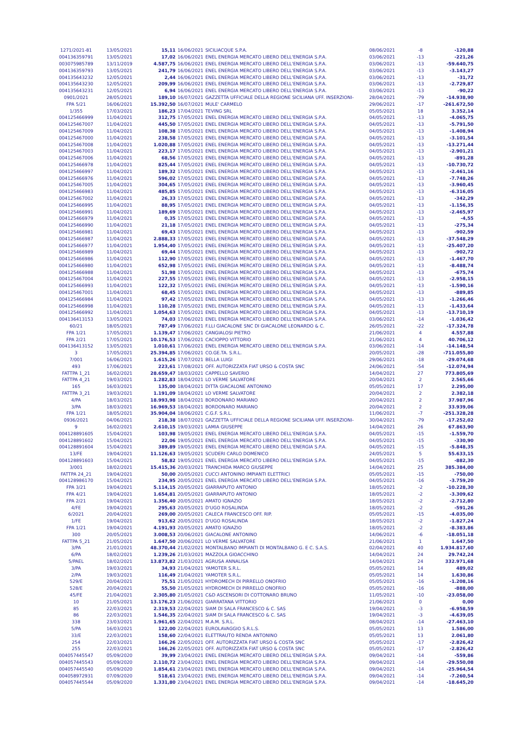| 1271/2021-81 | 13/05/2021 | 15,11 | 16/06/2021 | SICILIACQUE S.P.A. | 08/06/2021 | -8 | -120,88 |
| 004136359791 | 13/05/2021 | 17,02 | 16/06/2021 | ENEL ENERGIA MERCATO LIBERO DELL'ENERGIA S.P.A. | 03/06/2021 | -13 | -221,26 |
| 003075985789 | 13/11/2019 | 4.587,75 | 16/06/2021 | ENEL ENERGIA MERCATO LIBERO DELL'ENERGIA S.P.A. | 03/06/2021 | -13 | -59.640,75 |
| 004136359793 | 13/05/2021 | 241,79 | 16/06/2021 | ENEL ENERGIA MERCATO LIBERO DELL'ENERGIA S.P.A. | 03/06/2021 | -13 | -3.143,27 |
| 004135643232 | 12/05/2021 | 2,44 | 16/06/2021 | ENEL ENERGIA MERCATO LIBERO DELL'ENERGIA S.P.A. | 03/06/2021 | -13 | -31,72 |
| 004135643230 | 12/05/2021 | 209,99 | 16/06/2021 | ENEL ENERGIA MERCATO LIBERO DELL'ENERGIA S.P.A. | 03/06/2021 | -13 | -2.729,87 |
| 004135643231 | 12/05/2021 | 6,94 | 16/06/2021 | ENEL ENERGIA MERCATO LIBERO DELL'ENERGIA S.P.A. | 03/06/2021 | -13 | -90,22 |
| 0901/2021 | 28/05/2021 | 189,10 | 16/07/2021 | GAZZETTA UFFICIALE DELLA REGIONE SICILIANA UFF. INSERZIONI- | 28/04/2021 | -79 | -14.938,90 |
| FPA 5/21 | 16/06/2021 | 15.392,50 | 16/07/2021 | MULE' CARMELO | 29/06/2021 | -17 | -261.672,50 |
| 1/355 | 17/03/2021 | 186,23 | 17/04/2021 | TEVING SRL | 05/05/2021 | 18 | 3.352,14 |
| 004125466999 | 11/04/2021 | 312,75 | 17/05/2021 | ENEL ENERGIA MERCATO LIBERO DELL'ENERGIA S.P.A. | 04/05/2021 | -13 | -4.065,75 |
| 004125467007 | 11/04/2021 | 445,50 | 17/05/2021 | ENEL ENERGIA MERCATO LIBERO DELL'ENERGIA S.P.A. | 04/05/2021 | -13 | -5.791,50 |
| 004125467009 | 11/04/2021 | 108,38 | 17/05/2021 | ENEL ENERGIA MERCATO LIBERO DELL'ENERGIA S.P.A. | 04/05/2021 | -13 | -1.408,94 |
| 004125467000 | 11/04/2021 | 238,58 | 17/05/2021 | ENEL ENERGIA MERCATO LIBERO DELL'ENERGIA S.P.A. | 04/05/2021 | -13 | -3.101,54 |
| 004125467008 | 11/04/2021 | 1.020,88 | 17/05/2021 | ENEL ENERGIA MERCATO LIBERO DELL'ENERGIA S.P.A. | 04/05/2021 | -13 | -13.271,44 |
| 004125467003 | 11/04/2021 | 223,17 | 17/05/2021 | ENEL ENERGIA MERCATO LIBERO DELL'ENERGIA S.P.A. | 04/05/2021 | -13 | -2.901,21 |
| 004125467006 | 11/04/2021 | 68,56 | 17/05/2021 | ENEL ENERGIA MERCATO LIBERO DELL'ENERGIA S.P.A. | 04/05/2021 | -13 | -891,28 |
| 004125466978 | 11/04/2021 | 825,44 | 17/05/2021 | ENEL ENERGIA MERCATO LIBERO DELL'ENERGIA S.P.A. | 04/05/2021 | -13 | -10.730,72 |
| 004125466997 | 11/04/2021 | 189,32 | 17/05/2021 | ENEL ENERGIA MERCATO LIBERO DELL'ENERGIA S.P.A. | 04/05/2021 | -13 | -2.461,16 |
| 004125466976 | 11/04/2021 | 596,02 | 17/05/2021 | ENEL ENERGIA MERCATO LIBERO DELL'ENERGIA S.P.A. | 04/05/2021 | -13 | -7.748,26 |
| 004125467005 | 11/04/2021 | 304,65 | 17/05/2021 | ENEL ENERGIA MERCATO LIBERO DELL'ENERGIA S.P.A. | 04/05/2021 | -13 | -3.960,45 |
| 004125466983 | 11/04/2021 | 485,85 | 17/05/2021 | ENEL ENERGIA MERCATO LIBERO DELL'ENERGIA S.P.A. | 04/05/2021 | -13 | -6.316,05 |
| 004125467002 | 11/04/2021 | 26,33 | 17/05/2021 | ENEL ENERGIA MERCATO LIBERO DELL'ENERGIA S.P.A. | 04/05/2021 | -13 | -342,29 |
| 004125466995 | 11/04/2021 | 88,95 | 17/05/2021 | ENEL ENERGIA MERCATO LIBERO DELL'ENERGIA S.P.A. | 04/05/2021 | -13 | -1.156,35 |
| 004125466991 | 11/04/2021 | 189,69 | 17/05/2021 | ENEL ENERGIA MERCATO LIBERO DELL'ENERGIA S.P.A. | 04/05/2021 | -13 | -2.465,97 |
| 004125466979 | 11/04/2021 | 0,35 | 17/05/2021 | ENEL ENERGIA MERCATO LIBERO DELL'ENERGIA S.P.A. | 04/05/2021 | -13 | -4,55 |
| 004125466990 | 11/04/2021 | 21,18 | 17/05/2021 | ENEL ENERGIA MERCATO LIBERO DELL'ENERGIA S.P.A. | 04/05/2021 | -13 | -275,34 |
| 004125466981 | 11/04/2021 | 69,43 | 17/05/2021 | ENEL ENERGIA MERCATO LIBERO DELL'ENERGIA S.P.A. | 04/05/2021 | -13 | -902,59 |
| 004125466987 | 11/04/2021 | 2.888,33 | 17/05/2021 | ENEL ENERGIA MERCATO LIBERO DELL'ENERGIA S.P.A. | 04/05/2021 | -13 | -37.548,29 |
| 004125466977 | 11/04/2021 | 1.954,40 | 17/05/2021 | ENEL ENERGIA MERCATO LIBERO DELL'ENERGIA S.P.A. | 04/05/2021 | -13 | -25.407,20 |
| 004125466989 | 11/04/2021 | 69,44 | 17/05/2021 | ENEL ENERGIA MERCATO LIBERO DELL'ENERGIA S.P.A. | 04/05/2021 | -13 | -902,72 |
| 004125466986 | 11/04/2021 | 112,90 | 17/05/2021 | ENEL ENERGIA MERCATO LIBERO DELL'ENERGIA S.P.A. | 04/05/2021 | -13 | -1.467,70 |
| 004125466980 | 11/04/2021 | 652,98 | 17/05/2021 | ENEL ENERGIA MERCATO LIBERO DELL'ENERGIA S.P.A. | 04/05/2021 | -13 | -8.488,74 |
| 004125466988 | 11/04/2021 | 51,98 | 17/05/2021 | ENEL ENERGIA MERCATO LIBERO DELL'ENERGIA S.P.A. | 04/05/2021 | -13 | -675,74 |
| 004125467004 | 11/04/2021 | 227,55 | 17/05/2021 | ENEL ENERGIA MERCATO LIBERO DELL'ENERGIA S.P.A. | 04/05/2021 | -13 | -2.958,15 |
| 004125466993 | 11/04/2021 | 122,32 | 17/05/2021 | ENEL ENERGIA MERCATO LIBERO DELL'ENERGIA S.P.A. | 04/05/2021 | -13 | -1.590,16 |
| 004125467001 | 11/04/2021 | 68,45 | 17/05/2021 | ENEL ENERGIA MERCATO LIBERO DELL'ENERGIA S.P.A. | 04/05/2021 | -13 | -889,85 |
| 004125466984 | 11/04/2021 | 97,42 | 17/05/2021 | ENEL ENERGIA MERCATO LIBERO DELL'ENERGIA S.P.A. | 04/05/2021 | -13 | -1.266,46 |
| 004125466998 | 11/04/2021 | 110,28 | 17/05/2021 | ENEL ENERGIA MERCATO LIBERO DELL'ENERGIA S.P.A. | 04/05/2021 | -13 | -1.433,64 |
| 004125466992 | 11/04/2021 | 1.054,63 | 17/05/2021 | ENEL ENERGIA MERCATO LIBERO DELL'ENERGIA S.P.A. | 04/05/2021 | -13 | -13.710,19 |
| 004136413153 | 13/05/2021 | 74,03 | 17/06/2021 | ENEL ENERGIA MERCATO LIBERO DELL'ENERGIA S.P.A. | 03/06/2021 | -14 | -1.036,42 |
| 60/21 | 18/05/2021 | 787,49 | 17/06/2021 | F.LLI GIACALONE SNC DI GIACALONE LEONARDO & C. | 26/05/2021 | -22 | -17.324,78 |
| FPA 1/21 | 17/05/2021 | 1.139,47 | 17/06/2021 | CANGIALOSI PIETRO | 21/06/2021 | 4 | 4.557,88 |
| FPA 2/21 | 17/05/2021 | 10.176,53 | 17/06/2021 | CACIOPPO VITTORIO | 21/06/2021 | 4 | 40.706,12 |
| 004136413152 | 13/05/2021 | 1.010,61 | 17/06/2021 | ENEL ENERGIA MERCATO LIBERO DELL'ENERGIA S.P.A. | 03/06/2021 | -14 | -14.148,54 |
| 3 | 17/05/2021 | 25.394,85 | 17/06/2021 | CO.GE.TA. S.R.L. | 20/05/2021 | -28 | -711.055,80 |
| 7/001 | 16/06/2021 | 1.615,26 | 17/07/2021 | BELLA LUIGI | 29/06/2021 | -18 | -29.074,68 |
| 493 | 17/06/2021 | 223,61 | 17/08/2021 | OFF. AUTORIZZATA FIAT URSO & COSTA SNC | 24/06/2021 | -54 | -12.074,94 |
| FATTPA 1_21 | 16/02/2021 | 28.659,47 | 18/03/2021 | CAPPELLO SAVERIO | 14/04/2021 | 27 | 773.805,69 |
| FATTPA 4_21 | 19/03/2021 | 1.282,83 | 18/04/2021 | LO VERME SALVATORE | 20/04/2021 | 2 | 2.565,66 |
| 165 | 16/03/2021 | 135,00 | 18/04/2021 | DITTA GIACALONE ANTONINO | 05/05/2021 | 17 | 2.295,00 |
| FATTPA 3_21 | 19/03/2021 | 1.191,09 | 18/04/2021 | LO VERME SALVATORE | 20/04/2021 | 2 | 2.382,18 |
| 4/PA | 18/03/2021 | 18.993,98 | 18/04/2021 | BORDONARO MARIANO | 20/04/2021 | 2 | 37.987,96 |
| 3/PA | 18/03/2021 | 16.969,53 | 18/04/2021 | BORDONARO MARIANO | 20/04/2021 | 2 | 33.939,06 |
| FPA 1/21 | 18/05/2021 | 35.904,04 | 18/06/2021 | C.G.F. S.R.L. | 11/06/2021 | -7 | -251.328,28 |
| 0936/2021 | 04/06/2021 | 218,38 | 18/07/2021 | GAZZETTA UFFICIALE DELLA REGIONE SICILIANA UFF. INSERZIONI- | 30/04/2021 | -79 | -17.252,02 |
| 9 | 16/02/2021 | 2.610,15 | 19/03/2021 | LAMIA GIUSEPPE | 14/04/2021 | 26 | 67.863,90 |
| 004128891605 | 15/04/2021 | 103,98 | 19/05/2021 | ENEL ENERGIA MERCATO LIBERO DELL'ENERGIA S.P.A. | 04/05/2021 | -15 | -1.559,70 |
| 004128891602 | 15/04/2021 | 22,06 | 19/05/2021 | ENEL ENERGIA MERCATO LIBERO DELL'ENERGIA S.P.A. | 04/05/2021 | -15 | -330,90 |
| 004128891604 | 15/04/2021 | 389,89 | 19/05/2021 | ENEL ENERGIA MERCATO LIBERO DELL'ENERGIA S.P.A. | 04/05/2021 | -15 | -5.848,35 |
| 13/FE | 19/04/2021 | 11.126,63 | 19/05/2021 | SCUDERI CARLO DOMENICO | 24/05/2021 | 5 | 55.633,15 |
| 004128891603 | 15/04/2021 | 58,82 | 19/05/2021 | ENEL ENERGIA MERCATO LIBERO DELL'ENERGIA S.P.A. | 04/05/2021 | -15 | -882,30 |
| 3/001 | 18/02/2021 | 15.415,36 | 20/03/2021 | TRANCHIDA MARCO GIUSEPPE | 14/04/2021 | 25 | 385.384,00 |
| FATTPA 24_21 | 19/04/2021 | 50,00 | 20/05/2021 | CUCCI ANTONINO IMPIANTI ELETTRICI | 05/05/2021 | -15 | -750,00 |
| 004128986170 | 15/04/2021 | 234,95 | 20/05/2021 | ENEL ENERGIA MERCATO LIBERO DELL'ENERGIA S.P.A. | 04/05/2021 | -16 | -3.759,20 |
| FPA 3/21 | 19/04/2021 | 5.114,15 | 20/05/2021 | GIARRAPUTO ANTONIO | 18/05/2021 | -2 | -10.228,30 |
| FPA 4/21 | 19/04/2021 | 1.654,81 | 20/05/2021 | GIARRAPUTO ANTONIO | 18/05/2021 | -2 | -3.309,62 |
| FPA 2/21 | 19/04/2021 | 1.356,40 | 20/05/2021 | AMATO IGNAZIO | 18/05/2021 | -2 | -2.712,80 |
| 4/FE | 19/04/2021 | 295,63 | 20/05/2021 | D'UGO ROSALINDA | 18/05/2021 | -2 | -591,26 |
| 6/2021 | 20/04/2021 | 269,00 | 20/05/2021 | CALECA FRANCESCO OFF. RIP. | 05/05/2021 | -15 | -4.035,00 |
| 1/FE | 19/04/2021 | 913,62 | 20/05/2021 | D'UGO ROSALINDA | 18/05/2021 | -2 | -1.827,24 |
| FPA 1/21 | 19/04/2021 | 4.191,93 | 20/05/2021 | AMATO IGNAZIO | 18/05/2021 | -2 | -8.383,86 |
| 300 | 20/05/2021 | 3.008,53 | 20/06/2021 | GIACALONE ANTONINO | 14/06/2021 | -6 | -18.051,18 |
| FATTPA 5_21 | 21/05/2021 | 1.647,50 | 20/06/2021 | LO VERME SALVATORE | 21/06/2021 | 1 | 1.647,50 |
| 3/PA | 21/01/2021 | 48.370,44 | 21/02/2021 | MONTALBANO IMPIANTI DI MONTALBANO G. E C. S.A.S. | 02/04/2021 | 40 | 1.934.817,60 |
| 6/PA | 18/02/2021 | 1.239,26 | 21/03/2021 | MAZZOLA GIOACCHINO | 14/04/2021 | 24 | 29.742,24 |
| 5/PAEL | 18/02/2021 | 13.873,82 | 21/03/2021 | AGRUSA ANNALISA | 14/04/2021 | 24 | 332.971,68 |
| 3/PA | 19/03/2021 | 34,93 | 21/04/2021 | YAMOTER S.R.L. | 05/05/2021 | 14 | 489,02 |
| 2/PA | 19/03/2021 | 116,49 | 21/04/2021 | YAMOTER S.R.L. | 05/05/2021 | 14 | 1.630,86 |
| 529/E | 20/04/2021 | 75,51 | 21/05/2021 | HYDROMECH DI PIRRELLO ONOFRIO | 05/05/2021 | -16 | -1.208,16 |
| 528/E | 20/04/2021 | 55,50 | 21/05/2021 | HYDROMECH DI PIRRELLO ONOFRIO | 05/05/2021 | -16 | -888,00 |
| 45/FE | 21/04/2021 | 2.305,80 | 21/05/2021 | C&D ASCENSORI DI COTTONARO BRUNO | 11/05/2021 | -10 | -23.058,00 |
| 10 | 21/05/2021 | 13.176,23 | 21/06/2021 | GIARRATANA VITTORIO | 21/06/2021 | 0 | 0,00 |
| 85 | 22/03/2021 | 2.319,53 | 22/04/2021 | SIAM DI SALA FRANCESCO & C. SAS | 19/04/2021 | -3 | -6.958,59 |
| 86 | 22/03/2021 | 1.546,35 | 22/04/2021 | SIAM DI SALA FRANCESCO & C. SAS | 19/04/2021 | -3 | -4.639,05 |
| 338 | 23/03/2021 | 1.961,65 | 22/04/2021 | M.A.M. S.R.L. | 08/04/2021 | -14 | -27.463,10 |
| 5/PA | 16/03/2021 | 122,00 | 22/04/2021 | EUROLAVAGGIO S.R.L.S. | 05/05/2021 | 13 | 1.586,00 |
| 33/E | 22/03/2021 | 158,60 | 22/04/2021 | ELETTRAUTO RENDA ANTONINO | 05/05/2021 | 13 | 2.061,80 |
| 254 | 22/03/2021 | 166,26 | 22/05/2021 | OFF. AUTORIZZATA FIAT URSO & COSTA SNC | 05/05/2021 | -17 | -2.826,42 |
| 255 | 22/03/2021 | 166,26 | 22/05/2021 | OFF. AUTORIZZATA FIAT URSO & COSTA SNC | 05/05/2021 | -17 | -2.826,42 |
| 004057445547 | 05/09/2020 | 39,99 | 23/04/2021 | ENEL ENERGIA MERCATO LIBERO DELL'ENERGIA S.P.A. | 09/04/2021 | -14 | -559,86 |
| 004057445543 | 05/09/2020 | 2.110,72 | 23/04/2021 | ENEL ENERGIA MERCATO LIBERO DELL'ENERGIA S.P.A. | 09/04/2021 | -14 | -29.550,08 |
| 004057445540 | 05/09/2020 | 1.854,61 | 23/04/2021 | ENEL ENERGIA MERCATO LIBERO DELL'ENERGIA S.P.A. | 09/04/2021 | -14 | -25.964,54 |
| 004058972931 | 07/09/2020 | 518,61 | 23/04/2021 | ENEL ENERGIA MERCATO LIBERO DELL'ENERGIA S.P.A. | 09/04/2021 | -14 | -7.260,54 |
| 004057445544 | 05/09/2020 | 1.331,80 | 23/04/2021 | ENEL ENERGIA MERCATO LIBERO DELL'ENERGIA S.P.A. | 09/04/2021 | -14 | -18.645,20 |